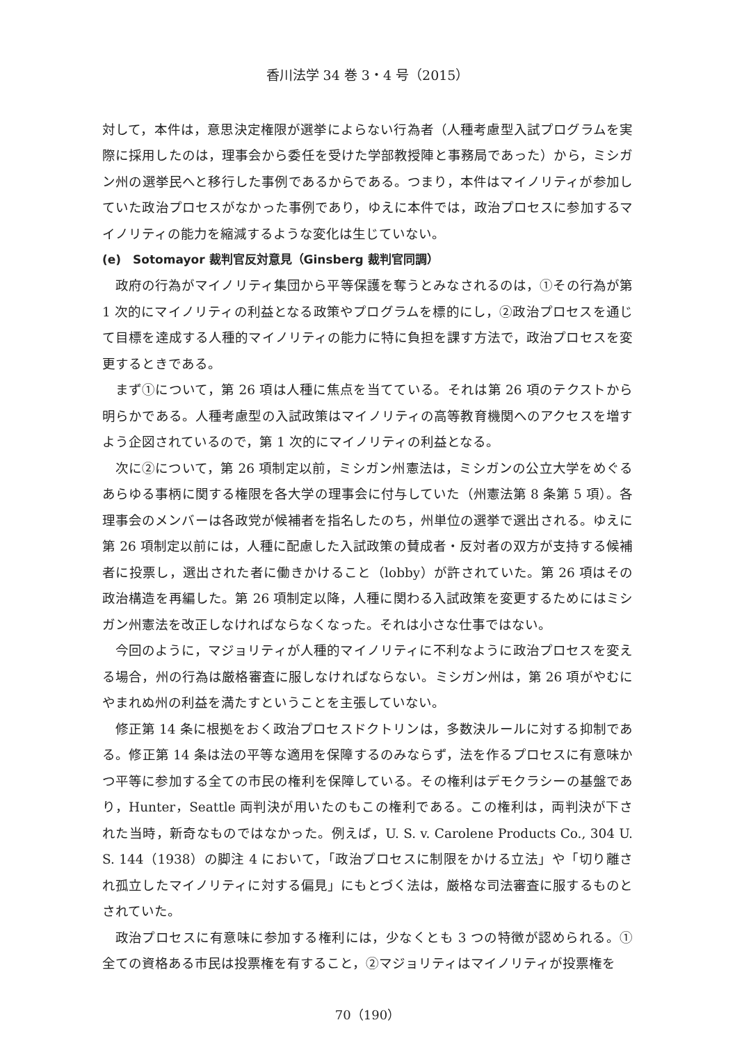香川法学 34 巻 3・4 号（2015）
対して，本件は，意思決定権限が選挙によらない行為者（人種考慮型入試プログラムを実際に採用したのは，理事会から委任を受けた学部教授陣と事務局であった）から，ミシガン州の選挙民へと移行した事例であるからである。つまり，本件はマイノリティが参加していた政治プロセスがなかった事例であり，ゆえに本件では，政治プロセスに参加するマイノリティの能力を縮減するような変化は生じていない。
(e)　Sotomayor 裁判官反対意見（Ginsberg 裁判官同調）
政府の行為がマイノリティ集団から平等保護を奪うとみなされるのは，①その行為が第 1 次的にマイノリティの利益となる政策やプログラムを標的にし，②政治プロセスを通じて目標を達成する人種的マイノリティの能力に特に負担を課す方法で，政治プロセスを変更するときである。
まず①について，第 26 項は人種に焦点を当てている。それは第 26 項のテクストから明らかである。人種考慮型の入試政策はマイノリティの高等教育機関へのアクセスを増すよう企図されているので，第 1 次的にマイノリティの利益となる。
次に②について，第 26 項制定以前，ミシガン州憲法は，ミシガンの公立大学をめぐるあらゆる事柄に関する権限を各大学の理事会に付与していた（州憲法第 8 条第 5 項）。各理事会のメンバーは各政党が候補者を指名したのち，州単位の選挙で選出される。ゆえに第 26 項制定以前には，人種に配慮した入試政策の賛成者・反対者の双方が支持する候補者に投票し，選出された者に働きかけること（lobby）が許されていた。第 26 項はその政治構造を再編した。第 26 項制定以降，人種に関わる入試政策を変更するためにはミシガン州憲法を改正しなければならなくなった。それは小さな仕事ではない。
今回のように，マジョリティが人種的マイノリティに不利なように政治プロセスを変える場合，州の行為は厳格審査に服しなければならない。ミシガン州は，第 26 項がやむにやまれぬ州の利益を満たすということを主張していない。
修正第 14 条に根拠をおく政治プロセスドクトリンは，多数決ルールに対する抑制である。修正第 14 条は法の平等な適用を保障するのみならず，法を作るプロセスに有意味かつ平等に参加する全ての市民の権利を保障している。その権利はデモクラシーの基盤であり，Hunter，Seattle 両判決が用いたのもこの権利である。この権利は，両判決が下された当時，新奇なものではなかった。例えば，U. S. v. Carolene Products Co., 304 U. S. 144（1938）の脚注 4 において，「政治プロセスに制限をかける立法」や「切り離され孤立したマイノリティに対する偏見」にもとづく法は，厳格な司法審査に服するものとされていた。
政治プロセスに有意味に参加する権利には，少なくとも 3 つの特徴が認められる。①全ての資格ある市民は投票権を有すること，②マジョリティはマイノリティが投票権を
70（190）